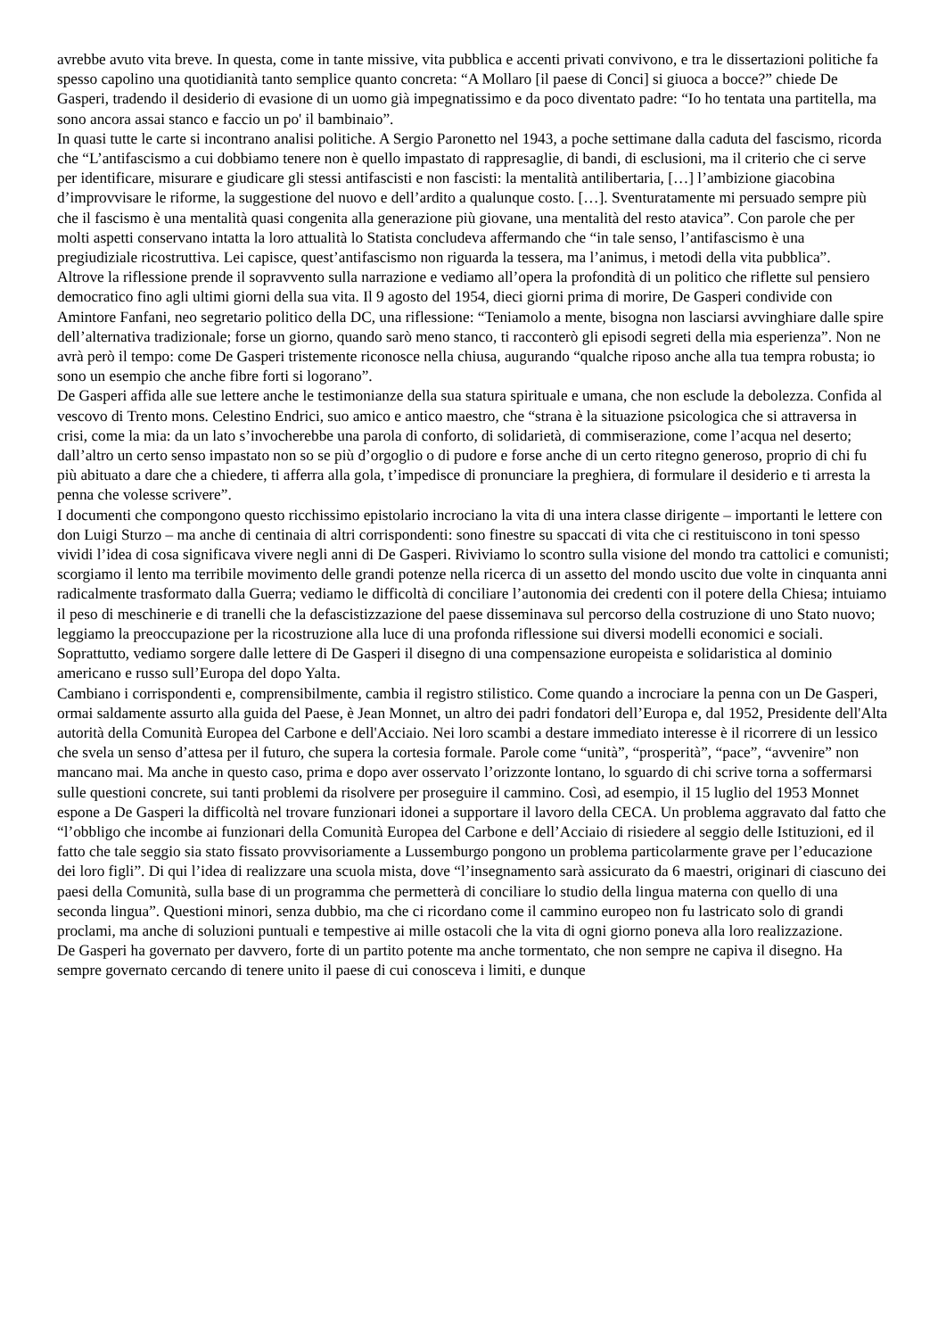avrebbe avuto vita breve. In questa, come in tante missive, vita pubblica e accenti privati convivono, e tra le dissertazioni politiche fa spesso capolino una quotidianità tanto semplice quanto concreta: “A Mollaro [il paese di Conci] si giuoca a bocce?” chiede De Gasperi, tradendo il desiderio di evasione di un uomo già impegnatissimo e da poco diventato padre: “Io ho tentata una partitella, ma sono ancora assai stanco e faccio un po' il bambinaio”.
In quasi tutte le carte si incontrano analisi politiche. A Sergio Paronetto nel 1943, a poche settimane dalla caduta del fascismo, ricorda che “L’antifascismo a cui dobbiamo tenere non è quello impastato di rappresaglie, di bandi, di esclusioni, ma il criterio che ci serve per identificare, misurare e giudicare gli stessi antifascisti e non fascisti: la mentalità antilibertaria, […] l’ambizione giacobina d’improvvisare le riforme, la suggestione del nuovo e dell’ardito a qualunque costo. […]. Sventuratamente mi persuado sempre più che il fascismo è una mentalità quasi congenita alla generazione più giovane, una mentalità del resto atavica”. Con parole che per molti aspetti conservano intatta la loro attualità lo Statista concludeva affermando che “in tale senso, l’antifascismo è una pregiudiziale ricostruttiva. Lei capisce, quest’antifascismo non riguarda la tessera, ma l’animus, i metodi della vita pubblica”.
Altrove la riflessione prende il sopravvento sulla narrazione e vediamo all’opera la profondità di un politico che riflette sul pensiero democratico fino agli ultimi giorni della sua vita. Il 9 agosto del 1954, dieci giorni prima di morire, De Gasperi condivide con Amintore Fanfani, neo segretario politico della DC, una riflessione: “Teniamolo a mente, bisogna non lasciarsi avvinghiare dalle spire dell’alternativa tradizionale; forse un giorno, quando sarò meno stanco, ti racconterò gli episodi segreti della mia esperienza”. Non ne avrà però il tempo: come De Gasperi tristemente riconosce nella chiusa, augurando “qualche riposo anche alla tua tempra robusta; io sono un esempio che anche fibre forti si logorano”.
De Gasperi affida alle sue lettere anche le testimonianze della sua statura spirituale e umana, che non esclude la debolezza. Confida al vescovo di Trento mons. Celestino Endrici, suo amico e antico maestro, che “strana è la situazione psicologica che si attraversa in crisi, come la mia: da un lato s’invocherebbe una parola di conforto, di solidarietà, di commiserazione, come l’acqua nel deserto; dall’altro un certo senso impastato non so se più d’orgoglio o di pudore e forse anche di un certo ritegno generoso, proprio di chi fu più abituato a dare che a chiedere, ti afferra alla gola, t’impedisce di pronunciare la preghiera, di formulare il desiderio e ti arresta la penna che volesse scrivere”.
I documenti che compongono questo ricchissimo epistolario incrociano la vita di una intera classe dirigente – importanti le lettere con don Luigi Sturzo – ma anche di centinaia di altri corrispondenti: sono finestre su spaccati di vita che ci restituiscono in toni spesso vividi l’idea di cosa significava vivere negli anni di De Gasperi. Riviviamo lo scontro sulla visione del mondo tra cattolici e comunisti; scorgiamo il lento ma terribile movimento delle grandi potenze nella ricerca di un assetto del mondo uscito due volte in cinquanta anni radicalmente trasformato dalla Guerra; vediamo le difficoltà di conciliare l’autonomia dei credenti con il potere della Chiesa; intuiamo il peso di meschinerie e di tranelli che la defascistizzazione del paese disseminava sul percorso della costruzione di uno Stato nuovo; leggiamo la preoccupazione per la ricostruzione alla luce di una profonda riflessione sui diversi modelli economici e sociali. Soprattutto, vediamo sorgere dalle lettere di De Gasperi il disegno di una compensazione europeista e solidaristica al dominio americano e russo sull’Europa del dopo Yalta.
Cambiano i corrispondenti e, comprensibilmente, cambia il registro stilistico. Come quando a incrociare la penna con un De Gasperi, ormai saldamente assurto alla guida del Paese, è Jean Monnet, un altro dei padri fondatori dell’Europa e, dal 1952, Presidente dell'Alta autorità della Comunità Europea del Carbone e dell'Acciaio. Nei loro scambi a destare immediato interesse è il ricorrere di un lessico che svela un senso d’attesa per il futuro, che supera la cortesia formale. Parole come “unità”, “prosperità”, “pace”, “avvenire” non mancano mai. Ma anche in questo caso, prima e dopo aver osservato l’orizzonte lontano, lo sguardo di chi scrive torna a soffermarsi sulle questioni concrete, sui tanti problemi da risolvere per proseguire il cammino. Così, ad esempio, il 15 luglio del 1953 Monnet espone a De Gasperi la difficoltà nel trovare funzionari idonei a supportare il lavoro della CECA. Un problema aggravato dal fatto che “l’obbligo che incombe ai funzionari della Comunità Europea del Carbone e dell’Acciaio di risiedere al seggio delle Istituzioni, ed il fatto che tale seggio sia stato fissato provvisoriamente a Lussemburgo pongono un problema particolarmente grave per l’educazione dei loro figli”. Di qui l’idea di realizzare una scuola mista, dove “l’insegnamento sarà assicurato da 6 maestri, originari di ciascuno dei paesi della Comunità, sulla base di un programma che permetterà di conciliare lo studio della lingua materna con quello di una seconda lingua”. Questioni minori, senza dubbio, ma che ci ricordano come il cammino europeo non fu lastricato solo di grandi proclami, ma anche di soluzioni puntuali e tempestive ai mille ostacoli che la vita di ogni giorno poneva alla loro realizzazione.
De Gasperi ha governato per davvero, forte di un partito potente ma anche tormentato, che non sempre ne capiva il disegno. Ha sempre governato cercando di tenere unito il paese di cui conosceva i limiti, e dunque